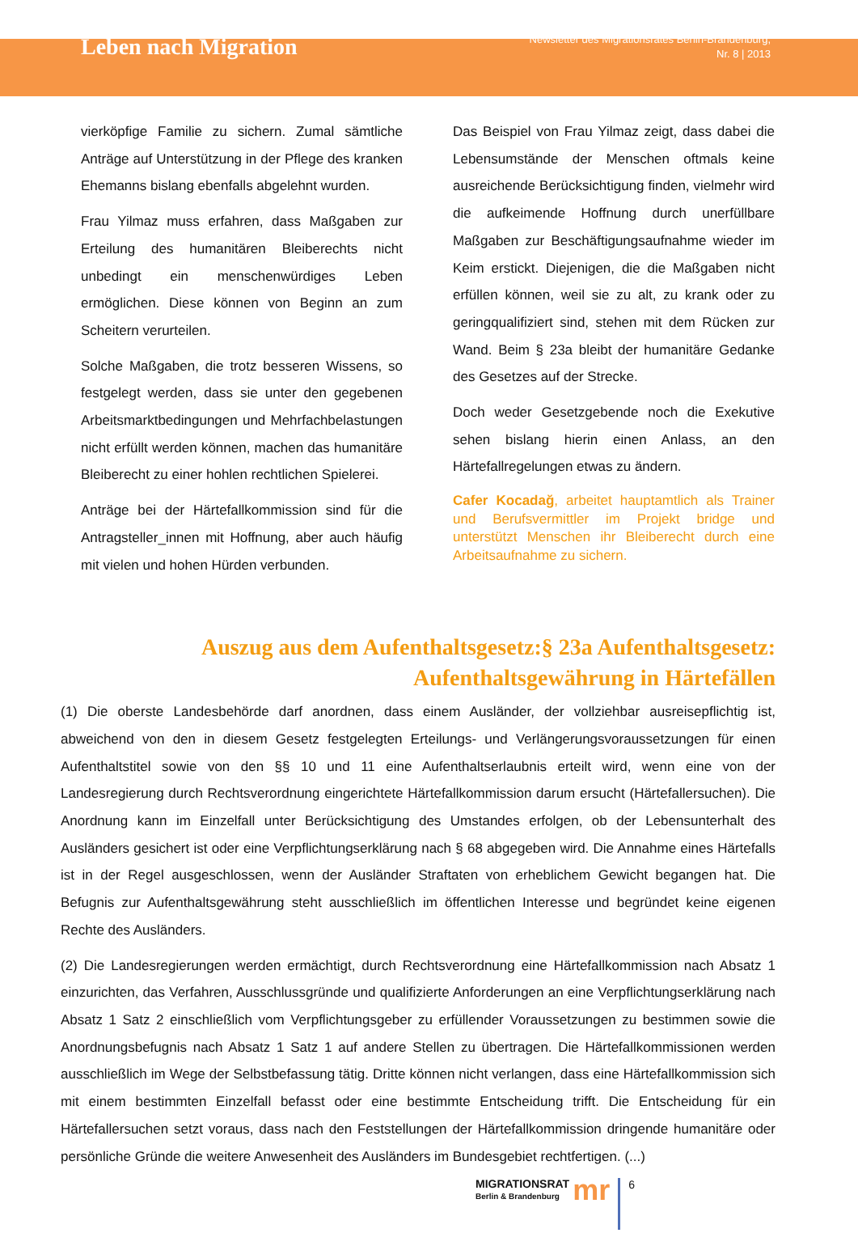Leben nach Migration
Newsletter des Migrationsrates Berlin-Brandenburg,
Nr. 8 | 2013
vierköpfige Familie zu sichern. Zumal sämtliche Anträge auf Unterstützung in der Pflege des kranken Ehemanns bislang ebenfalls abgelehnt wurden.
Frau Yilmaz muss erfahren, dass Maßgaben zur Erteilung des humanitären Bleiberechts nicht unbedingt ein menschenwürdiges Leben ermöglichen. Diese können von Beginn an zum Scheitern verurteilen.
Solche Maßgaben, die trotz besseren Wissens, so festgelegt werden, dass sie unter den gegebenen Arbeitsmarktbedingungen und Mehrfachbelastungen nicht erfüllt werden können, machen das humanitäre Bleiberecht zu einer hohlen rechtlichen Spielerei.
Anträge bei der Härtefallkommission sind für die Antragsteller_innen mit Hoffnung, aber auch häufig mit vielen und hohen Hürden verbunden.
Das Beispiel von Frau Yilmaz zeigt, dass dabei die Lebensumstände der Menschen oftmals keine ausreichende Berücksichtigung finden, vielmehr wird die aufkeimende Hoffnung durch unerfüllbare Maßgaben zur Beschäftigungsaufnahme wieder im Keim erstickt. Diejenigen, die die Maßgaben nicht erfüllen können, weil sie zu alt, zu krank oder zu geringqualifiziert sind, stehen mit dem Rücken zur Wand. Beim § 23a bleibt der humanitäre Gedanke des Gesetzes auf der Strecke.
Doch weder Gesetzgebende noch die Exekutive sehen bislang hierin einen Anlass, an den Härtefallregelungen etwas zu ändern.
Cafer Kocadağ, arbeitet hauptamtlich als Trainer und Berufsvermittler im Projekt bridge und unterstützt Menschen ihr Bleiberecht durch eine Arbeitsaufnahme zu sichern.
Auszug aus dem Aufenthaltsgesetz:§ 23a Aufenthaltsgesetz: Aufenthaltsgewährung in Härtefällen
(1) Die oberste Landesbehörde darf anordnen, dass einem Ausländer, der vollziehbar ausreisepflichtig ist, abweichend von den in diesem Gesetz festgelegten Erteilungs- und Verlängerungsvoraussetzungen für einen Aufenthaltstitel sowie von den §§ 10 und 11 eine Aufenthaltserlaubnis erteilt wird, wenn eine von der Landesregierung durch Rechtsverordnung eingerichtete Härtefallkommission darum ersucht (Härtefallersuchen). Die Anordnung kann im Einzelfall unter Berücksichtigung des Umstandes erfolgen, ob der Lebensunterhalt des Ausländers gesichert ist oder eine Verpflichtungserklärung nach § 68 abgegeben wird. Die Annahme eines Härtefalls ist in der Regel ausgeschlossen, wenn der Ausländer Straftaten von erheblichem Gewicht begangen hat. Die Befugnis zur Aufenthaltsgewährung steht ausschließlich im öffentlichen Interesse und begründet keine eigenen Rechte des Ausländers.
(2) Die Landesregierungen werden ermächtigt, durch Rechtsverordnung eine Härtefallkommission nach Absatz 1 einzurichten, das Verfahren, Ausschlussgründe und qualifizierte Anforderungen an eine Verpflichtungserklärung nach Absatz 1 Satz 2 einschließlich vom Verpflichtungsgeber zu erfüllender Voraussetzungen zu bestimmen sowie die Anordnungsbefugnis nach Absatz 1 Satz 1 auf andere Stellen zu übertragen. Die Härtefallkommissionen werden ausschließlich im Wege der Selbstbefassung tätig. Dritte können nicht verlangen, dass eine Härtefallkommission sich mit einem bestimmten Einzelfall befasst oder eine bestimmte Entscheidung trifft. Die Entscheidung für ein Härtefallersuchen setzt voraus, dass nach den Feststellungen der Härtefallkommission dringende humanitäre oder persönliche Gründe die weitere Anwesenheit des Ausländers im Bundesgebiet rechtfertigen. (...)
MIGRATIONSRAT
Berlin & Brandenburg
mr
6